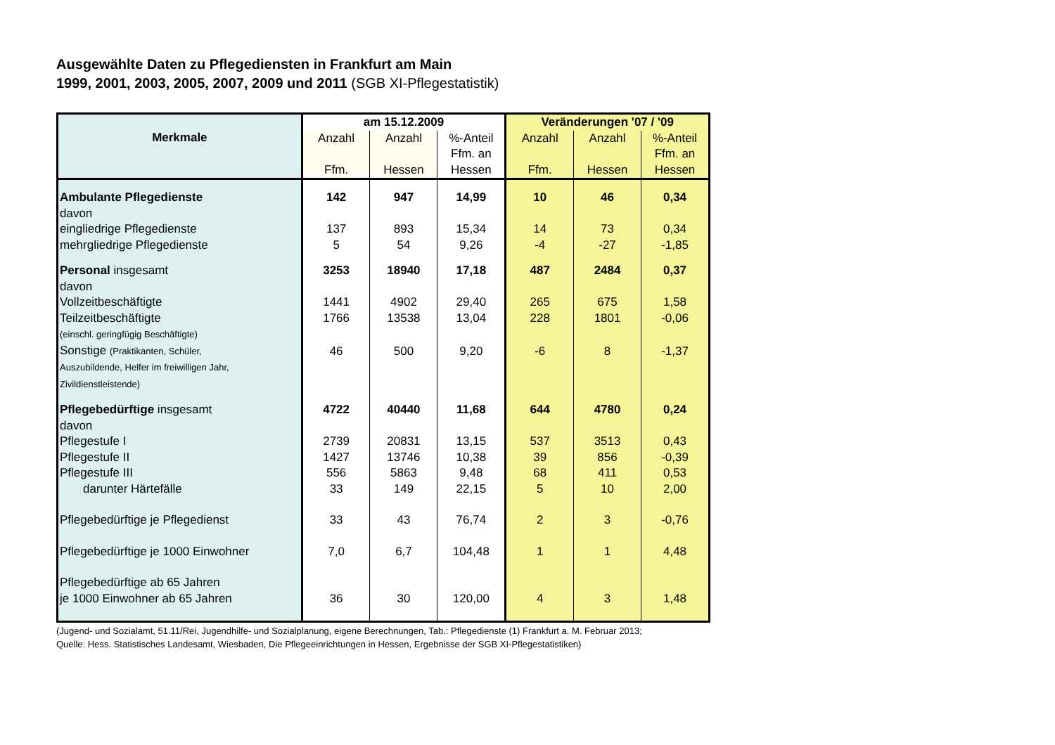Ausgewählte Daten zu Pflegediensten in Frankfurt am Main
1999, 2001, 2003, 2005, 2007, 2009 und 2011 (SGB XI-Pflegestatistik)
| Merkmale | am 15.12.2009 | | | Veränderungen '07 / '09 | | |
| --- | --- | --- | --- | --- | --- | --- |
| | Anzahl Ffm. | Anzahl Hessen | %-Anteil Ffm. an Hessen | Anzahl Ffm. | Anzahl Hessen | %-Anteil Ffm. an Hessen |
| Ambulante Pflegedienste | 142 | 947 | 14,99 | 10 | 46 | 0,34 |
| davon | | | | | | |
| eingliedrige Pflegedienste | 137 | 893 | 15,34 | 14 | 73 | 0,34 |
| mehrgliedrige Pflegedienste | 5 | 54 | 9,26 | -4 | -27 | -1,85 |
| Personal insgesamt | 3253 | 18940 | 17,18 | 487 | 2484 | 0,37 |
| davon | | | | | | |
| Vollzeitbeschäftigte | 1441 | 4902 | 29,40 | 265 | 675 | 1,58 |
| Teilzeitbeschäftigte | 1766 | 13538 | 13,04 | 228 | 1801 | -0,06 |
| (einschl. geringfügig Beschäftigte) | | | | | | |
| Sonstige (Praktikanten, Schüler, | 46 | 500 | 9,20 | -6 | 8 | -1,37 |
| Auszubildende, Helfer im freiwilligen Jahr, Zivildienstleistende) | | | | | | |
| Pflegebedürftige insgesamt | 4722 | 40440 | 11,68 | 644 | 4780 | 0,24 |
| davon | | | | | | |
| Pflegestufe I | 2739 | 20831 | 13,15 | 537 | 3513 | 0,43 |
| Pflegestufe II | 1427 | 13746 | 10,38 | 39 | 856 | -0,39 |
| Pflegestufe III | 556 | 5863 | 9,48 | 68 | 411 | 0,53 |
| darunter Härtefälle | 33 | 149 | 22,15 | 5 | 10 | 2,00 |
| Pflegebedürftige je Pflegedienst | 33 | 43 | 76,74 | 2 | 3 | -0,76 |
| Pflegebedürftige je 1000 Einwohner | 7,0 | 6,7 | 104,48 | 1 | 1 | 4,48 |
| Pflegebedürftige ab 65 Jahren je 1000 Einwohner ab 65 Jahren | 36 | 30 | 120,00 | 4 | 3 | 1,48 |
(Jugend- und Sozialamt, 51.11/Rei, Jugendhilfe- und Sozialplanung, eigene Berechnungen, Tab.: Pflegedienste (1) Frankfurt a. M. Februar 2013;
Quelle: Hess. Statistisches Landesamt, Wiesbaden, Die Pflegeeinrichtungen in Hessen, Ergebnisse der SGB XI-Pflegestatistiken)